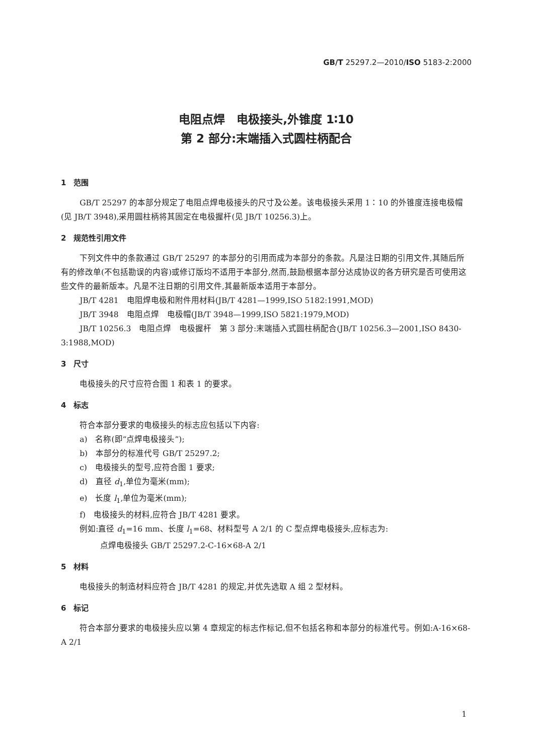GB/T 25297.2—2010/ISO 5183-2:2000
电阻点焊　电极接头,外锥度 1∶10
第 2 部分:末端插入式圆柱柄配合
1　范围
GB/T 25297 的本部分规定了电阻点焊电极接头的尺寸及公差。该电极接头采用 1∶10 的外锥度连接电极帽(见 JB/T 3948),采用圆柱柄将其固定在电极握杆(见 JB/T 10256.3)上。
2　规范性引用文件
下列文件中的条款通过 GB/T 25297 的本部分的引用而成为本部分的条款。凡是注日期的引用文件,其随后所有的修改单(不包括勘误的内容)或修订版均不适用于本部分,然而,鼓励根据本部分达成协议的各方研究是否可使用这些文件的最新版本。凡是不注日期的引用文件,其最新版本适用于本部分。
JB/T 4281　电阻焊电极和附件用材料(JB/T 4281—1999,ISO 5182:1991,MOD)
JB/T 3948　电阻点焊　电极帽(JB/T 3948—1999,ISO 5821:1979,MOD)
JB/T 10256.3　电阻点焊　电极握杆　第 3 部分:末端插入式圆柱柄配合(JB/T 10256.3—2001,ISO 8430-3:1988,MOD)
3　尺寸
电极接头的尺寸应符合图 1 和表 1 的要求。
4　标志
符合本部分要求的电极接头的标志应包括以下内容:
a)　名称(即“点焊电极接头”);
b)　本部分的标准代号 GB/T 25297.2;
c)　电极接头的型号,应符合图 1 要求;
d)　直径 d<sub>1</sub>,单位为毫米(mm);
e)　长度 l<sub>1</sub>,单位为毫米(mm);
f)　电极接头的材料,应符合 JB/T 4281 要求。
例如:直径 d<sub>1</sub>=16 mm、长度 l<sub>1</sub>=68、材料型号 A 2/1 的 C 型点焊电极接头,应标志为:
点焊电极接头 GB/T 25297.2-C-16×68-A 2/1
5　材料
电极接头的制造材料应符合 JB/T 4281 的规定,并优先选取 A 组 2 型材料。
6　标记
符合本部分要求的电极接头应以第 4 章规定的标志作标记,但不包括名称和本部分的标准代号。例如:A-16×68-A 2/1
1